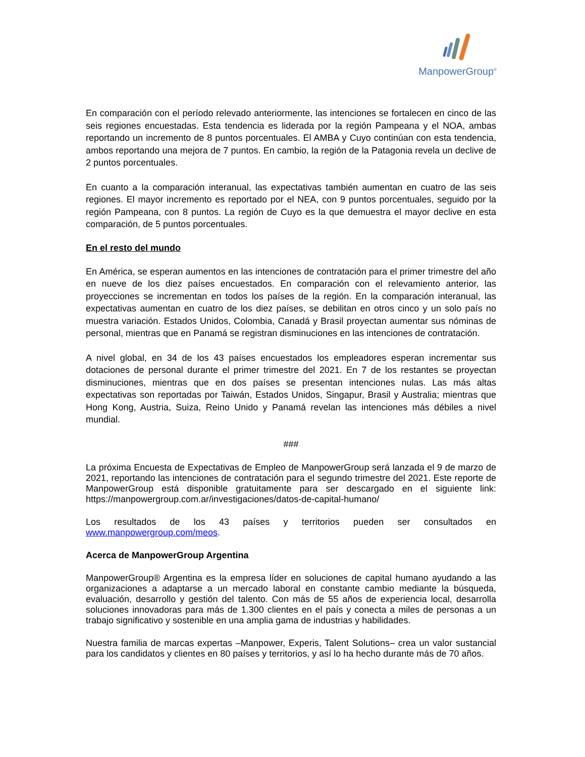ManpowerGroup<sup>®</sup>
En comparación con el período relevado anteriormente, las intenciones se fortalecen en cinco de las seis regiones encuestadas. Esta tendencia es liderada por la región Pampeana y el NOA, ambas reportando un incremento de 8 puntos porcentuales. El AMBA y Cuyo continúan con esta tendencia, ambos reportando una mejora de 7 puntos. En cambio, la región de la Patagonia revela un declive de 2 puntos porcentuales.
En cuanto a la comparación interanual, las expectativas también aumentan en cuatro de las seis regiones. El mayor incremento es reportado por el NEA, con 9 puntos porcentuales, seguido por la región Pampeana, con 8 puntos. La región de Cuyo es la que demuestra el mayor declive en esta comparación, de 5 puntos porcentuales.
En el resto del mundo
En América, se esperan aumentos en las intenciones de contratación para el primer trimestre del año en nueve de los diez países encuestados. En comparación con el relevamiento anterior, las proyecciones se incrementan en todos los países de la región. En la comparación interanual, las expectativas aumentan en cuatro de los diez países, se debilitan en otros cinco y un solo país no muestra variación. Estados Unidos, Colombia, Canadá y Brasil proyectan aumentar sus nóminas de personal, mientras que en Panamá se registran disminuciones en las intenciones de contratación.
A nivel global, en 34 de los 43 países encuestados los empleadores esperan incrementar sus dotaciones de personal durante el primer trimestre del 2021. En 7 de los restantes se proyectan disminuciones, mientras que en dos países se presentan intenciones nulas. Las más altas expectativas son reportadas por Taiwán, Estados Unidos, Singapur, Brasil y Australia; mientras que Hong Kong, Austria, Suiza, Reino Unido y Panamá revelan las intenciones más débiles a nivel mundial.
###
La próxima Encuesta de Expectativas de Empleo de ManpowerGroup será lanzada el 9 de marzo de 2021, reportando las intenciones de contratación para el segundo trimestre del 2021. Este reporte de ManpowerGroup está disponible gratuitamente para ser descargado en el siguiente link: https://manpowergroup.com.ar/investigaciones/datos-de-capital-humano/
Los resultados de los 43 países y territorios pueden ser consultados en www.manpowergroup.com/meos.
Acerca de ManpowerGroup Argentina
ManpowerGroup® Argentina es la empresa líder en soluciones de capital humano ayudando a las organizaciones a adaptarse a un mercado laboral en constante cambio mediante la búsqueda, evaluación, desarrollo y gestión del talento. Con más de 55 años de experiencia local, desarrolla soluciones innovadoras para más de 1.300 clientes en el país y conecta a miles de personas a un trabajo significativo y sostenible en una amplia gama de industrias y habilidades.
Nuestra familia de marcas expertas –Manpower, Experis, Talent Solutions– crea un valor sustancial para los candidatos y clientes en 80 países y territorios, y así lo ha hecho durante más de 70 años.